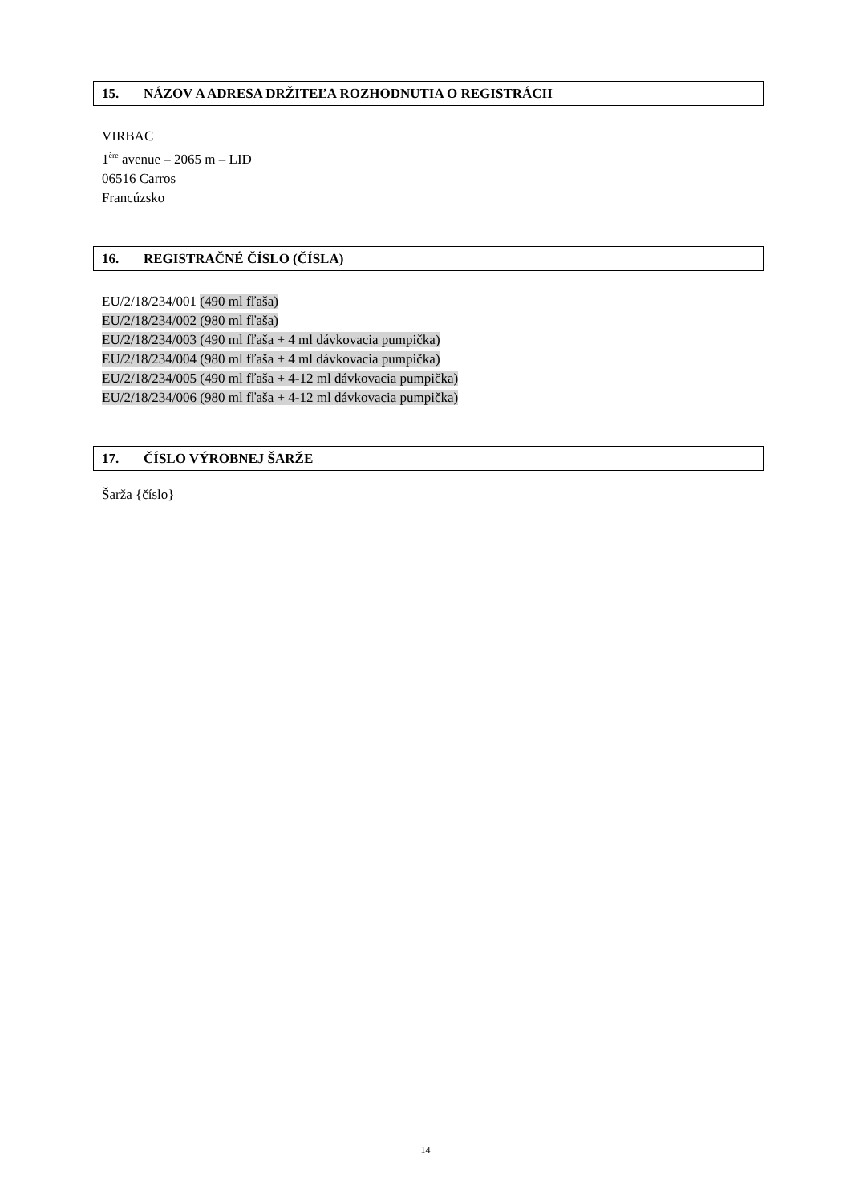15. NÁZOV A ADRESA DRŽITEĽA ROZHODNUTIA O REGISTRÁCII
VIRBAC
1<sup>ère</sup> avenue – 2065 m – LID
06516 Carros
Francúzsko
16. REGISTRAČNÉ ČÍSLO (ČÍSLA)
EU/2/18/234/001 (490 ml fľaša)
EU/2/18/234/002 (980 ml fľaša)
EU/2/18/234/003 (490 ml fľaša + 4 ml dávkovacia pumpička)
EU/2/18/234/004 (980 ml fľaša + 4 ml dávkovacia pumpička)
EU/2/18/234/005 (490 ml fľaša + 4-12 ml dávkovacia pumpička)
EU/2/18/234/006 (980 ml fľaša + 4-12 ml dávkovacia pumpička)
17. ČÍSLO VÝROBNEJ ŠARŽE
Šarža {číslo}
14